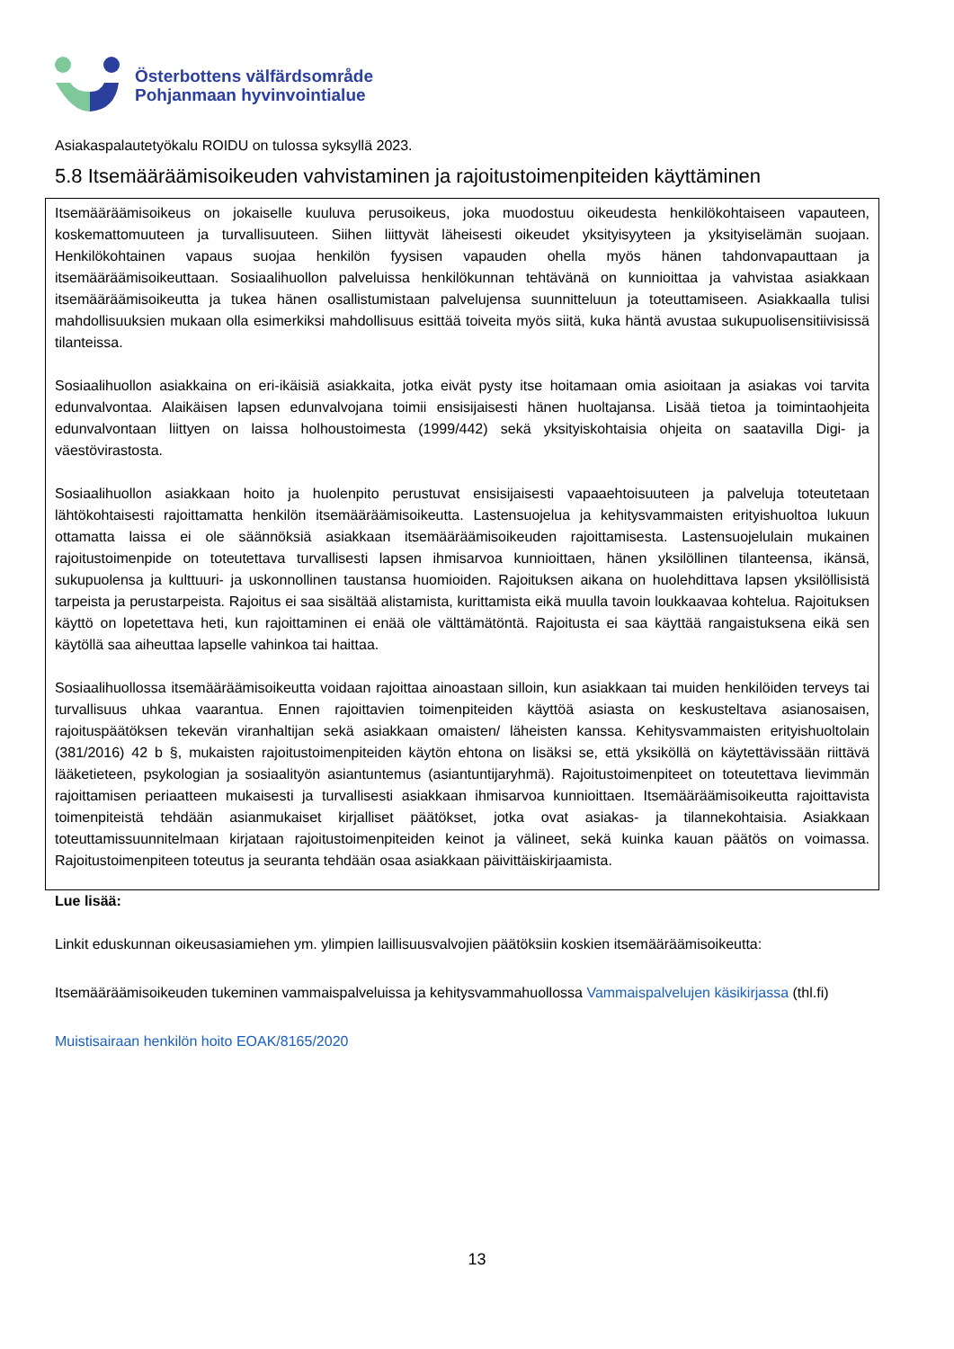Österbottens välfärdsområde
Pohjanmaan hyvinvointialue
Asiakaspalautetyökalu ROIDU on tulossa syksyllä 2023.
5.8 Itsemääräämisoikeuden vahvistaminen ja rajoitustoimenpiteiden käyttäminen
Itsemääräämisoikeus on jokaiselle kuuluva perusoikeus, joka muodostuu oikeudesta henkilökohtaiseen vapauteen, koskemattomuuteen ja turvallisuuteen. Siihen liittyvät läheisesti oikeudet yksityisyyteen ja yksityiselämän suojaan. Henkilökohtainen vapaus suojaa henkilön fyysisen vapauden ohella myös hänen tahdonvapauttaan ja itsemääräämisoikeuttaan. Sosiaalihuollon palveluissa henkilökunnan tehtävänä on kunnioittaa ja vahvistaa asiakkaan itsemääräämisoikeutta ja tukea hänen osallistumistaan palvelujensa suunnitteluun ja toteuttamiseen. Asiakkaalla tulisi mahdollisuuksien mukaan olla esimerkiksi mahdollisuus esittää toiveita myös siitä, kuka häntä avustaa sukupuolisensitiivisissä tilanteissa.
Sosiaalihuollon asiakkaina on eri-ikäisiä asiakkaita, jotka eivät pysty itse hoitamaan omia asioitaan ja asiakas voi tarvita edunvalvontaa. Alaikäisen lapsen edunvalvojana toimii ensisijaisesti hänen huoltajansa. Lisää tietoa ja toimintaohjeita edunvalvontaan liittyen on laissa holhoustoimesta (1999/442) sekä yksityiskohtaisia ohjeita on saatavilla Digi- ja väestövirastosta.
Sosiaalihuollon asiakkaan hoito ja huolenpito perustuvat ensisijaisesti vapaaehtoisuuteen ja palveluja toteutetaan lähtökohtaisesti rajoittamatta henkilön itsemääräämisoikeutta. Lastensuojelua ja kehitysvammaisten erityishuoltoa lukuun ottamatta laissa ei ole säännöksiä asiakkaan itsemääräämisoikeuden rajoittamisesta. Lastensuojelulain mukainen rajoitustoimenpide on toteutettava turvallisesti lapsen ihmisarvoa kunnioittaen, hänen yksilöllinen tilanteensa, ikänsä, sukupuolensa ja kulttuuri- ja uskonnollinen taustansa huomioiden. Rajoituksen aikana on huolehdittava lapsen yksilöllisistä tarpeista ja perustarpeista. Rajoitus ei saa sisältää alistamista, kurittamista eikä muulla tavoin loukkaavaa kohtelua. Rajoituksen käyttö on lopetettava heti, kun rajoittaminen ei enää ole välttämätöntä. Rajoitusta ei saa käyttää rangaistuksena eikä sen käytöllä saa aiheuttaa lapselle vahinkoa tai haittaa.
Sosiaalihuollossa itsemääräämisoikeutta voidaan rajoittaa ainoastaan silloin, kun asiakkaan tai muiden henkilöiden terveys tai turvallisuus uhkaa vaarantua. Ennen rajoittavien toimenpiteiden käyttöä asiasta on keskusteltava asianosaisen, rajoituspäätöksen tekevän viranhaltijan sekä asiakkaan omaisten/ läheisten kanssa. Kehitysvammaisten erityishuoltolain (381/2016) 42 b §, mukaisten rajoitustoimenpiteiden käytön ehtona on lisäksi se, että yksiköllä on käytettävissään riittävä lääketieteen, psykologian ja sosiaalityön asiantuntemus (asiantuntijaryhmä). Rajoitustoimenpiteet on toteutettava lievimmän rajoittamisen periaatteen mukaisesti ja turvallisesti asiakkaan ihmisarvoa kunnioittaen. Itsemääräämisoikeutta rajoittavista toimenpiteistä tehdään asianmukaiset kirjalliset päätökset, jotka ovat asiakas- ja tilannekohtaisia. Asiakkaan toteuttamissuunnitelmaan kirjataan rajoitustoimenpiteiden keinot ja välineet, sekä kuinka kauan päätös on voimassa. Rajoitustoimenpiteen toteutus ja seuranta tehdään osaa asiakkaan päivittäiskirjaamista.
Lue lisää:
Linkit eduskunnan oikeusasiamiehen ym. ylimpien laillisuusvalvojien päätöksiin koskien itsemääräämisoikeutta:
Itsemääräämisoikeuden tukeminen vammaispalveluissa ja kehitysvammahuollossa Vammaispalvelujen käsikirjassa (thl.fi)
Muistisairaan henkilön hoito EOAK/8165/2020
13